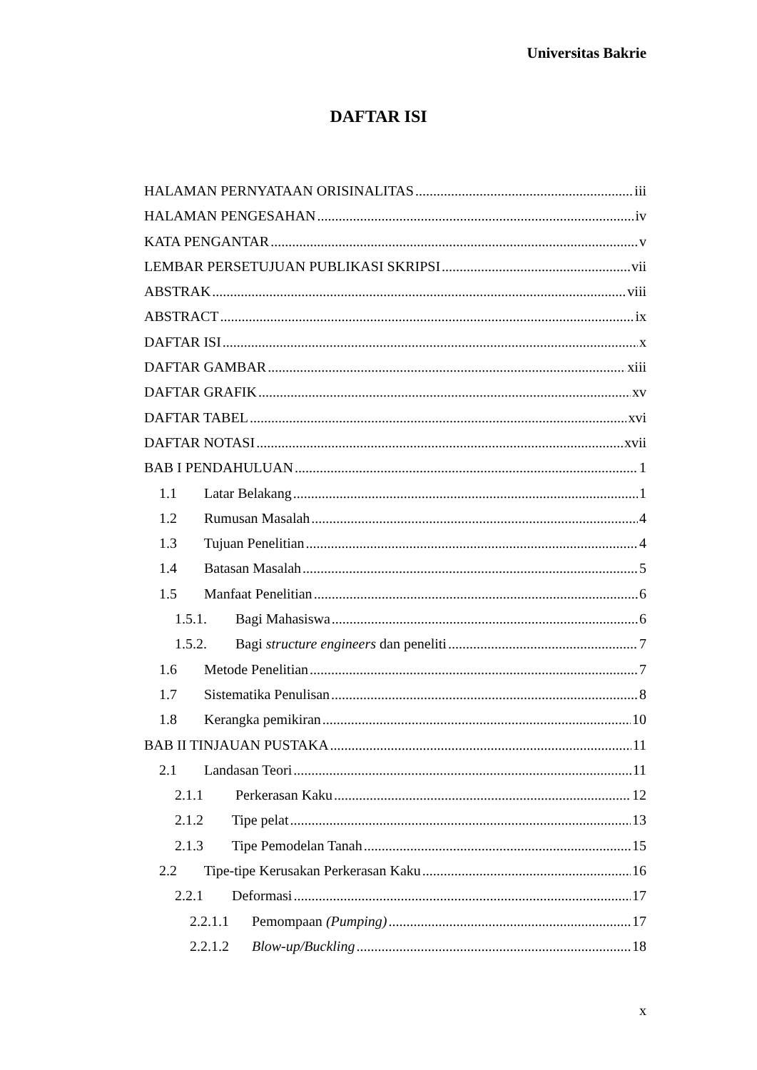Universitas Bakrie
DAFTAR ISI
HALAMAN PERNYATAAN ORISINALITAS iii
HALAMAN PENGESAHAN iv
KATA PENGANTAR v
LEMBAR PERSETUJUAN PUBLIKASI SKRIPSI vii
ABSTRAK viii
ABSTRACT ix
DAFTAR ISI x
DAFTAR GAMBAR xiii
DAFTAR GRAFIK xv
DAFTAR TABEL xvi
DAFTAR NOTASI xvii
BAB I PENDAHULUAN 1
1.1 Latar Belakang 1
1.2 Rumusan Masalah 4
1.3 Tujuan Penelitian 4
1.4 Batasan Masalah 5
1.5 Manfaat Penelitian 6
1.5.1. Bagi Mahasiswa 6
1.5.2. Bagi structure engineers dan peneliti 7
1.6 Metode Penelitian 7
1.7 Sistematika Penulisan 8
1.8 Kerangka pemikiran 10
BAB II TINJAUAN PUSTAKA 11
2.1 Landasan Teori 11
2.1.1 Perkerasan Kaku 12
2.1.2 Tipe pelat 13
2.1.3 Tipe Pemodelan Tanah 15
2.2 Tipe-tipe Kerusakan Perkerasan Kaku 16
2.2.1 Deformasi 17
2.2.1.1 Pemompaan (Pumping) 17
2.2.1.2 Blow-up/Buckling 18
x